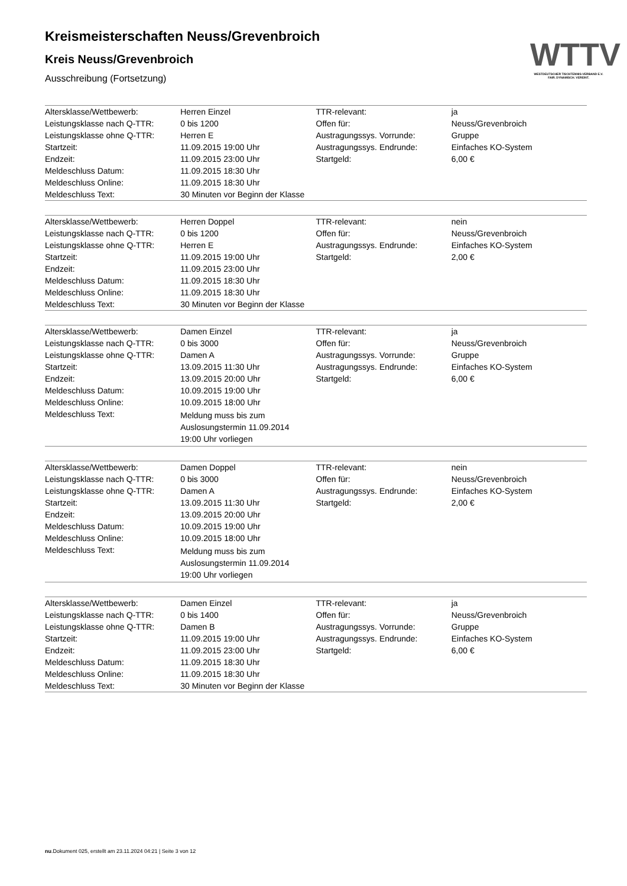WTTV
WESTDEUTSCHER TISCHTENNIS-VERBAND E.V.
FAIR. DYNAMISCH. VEREINT.
Kreismeisterschaften Neuss/Grevenbroich
Kreis Neuss/Grevenbroich
Ausschreibung (Fortsetzung)
| Altersklasse/Wettbewerb: | Herren Einzel | TTR-relevant: | ja |
| Leistungsklasse nach Q-TTR: | 0 bis 1200 | Offen für: | Neuss/Grevenbroich |
| Leistungsklasse ohne Q-TTR: | Herren E | Austragungssys. Vorrunde: | Gruppe |
| Startzeit: | 11.09.2015 19:00 Uhr | Austragungssys. Endrunde: | Einfaches KO-System |
| Endzeit: | 11.09.2015 23:00 Uhr | Startgeld: | 6,00 € |
| Meldeschluss Datum: | 11.09.2015 18:30 Uhr | | |
| Meldeschluss Online: | 11.09.2015 18:30 Uhr | | |
| Meldeschluss Text: | 30 Minuten vor Beginn der Klasse | | |
| Altersklasse/Wettbewerb: | Herren Doppel | TTR-relevant: | nein |
| Leistungsklasse nach Q-TTR: | 0 bis 1200 | Offen für: | Neuss/Grevenbroich |
| Leistungsklasse ohne Q-TTR: | Herren E | Austragungssys. Endrunde: | Einfaches KO-System |
| Startzeit: | 11.09.2015 19:00 Uhr | Startgeld: | 2,00 € |
| Endzeit: | 11.09.2015 23:00 Uhr | | |
| Meldeschluss Datum: | 11.09.2015 18:30 Uhr | | |
| Meldeschluss Online: | 11.09.2015 18:30 Uhr | | |
| Meldeschluss Text: | 30 Minuten vor Beginn der Klasse | | |
| Altersklasse/Wettbewerb: | Damen Einzel | TTR-relevant: | ja |
| Leistungsklasse nach Q-TTR: | 0 bis 3000 | Offen für: | Neuss/Grevenbroich |
| Leistungsklasse ohne Q-TTR: | Damen A | Austragungssys. Vorrunde: | Gruppe |
| Startzeit: | 13.09.2015 11:30 Uhr | Austragungssys. Endrunde: | Einfaches KO-System |
| Endzeit: | 13.09.2015 20:00 Uhr | Startgeld: | 6,00 € |
| Meldeschluss Datum: | 10.09.2015 19:00 Uhr | | |
| Meldeschluss Online: | 10.09.2015 18:00 Uhr | | |
| Meldeschluss Text: | Meldung muss bis zum Auslosungstermin 11.09.2014 19:00 Uhr vorliegen | | |
| Altersklasse/Wettbewerb: | Damen Doppel | TTR-relevant: | nein |
| Leistungsklasse nach Q-TTR: | 0 bis 3000 | Offen für: | Neuss/Grevenbroich |
| Leistungsklasse ohne Q-TTR: | Damen A | Austragungssys. Endrunde: | Einfaches KO-System |
| Startzeit: | 13.09.2015 11:30 Uhr | Startgeld: | 2,00 € |
| Endzeit: | 13.09.2015 20:00 Uhr | | |
| Meldeschluss Datum: | 10.09.2015 19:00 Uhr | | |
| Meldeschluss Online: | 10.09.2015 18:00 Uhr | | |
| Meldeschluss Text: | Meldung muss bis zum Auslosungstermin 11.09.2014 19:00 Uhr vorliegen | | |
| Altersklasse/Wettbewerb: | Damen Einzel | TTR-relevant: | ja |
| Leistungsklasse nach Q-TTR: | 0 bis 1400 | Offen für: | Neuss/Grevenbroich |
| Leistungsklasse ohne Q-TTR: | Damen B | Austragungssys. Vorrunde: | Gruppe |
| Startzeit: | 11.09.2015 19:00 Uhr | Austragungssys. Endrunde: | Einfaches KO-System |
| Endzeit: | 11.09.2015 23:00 Uhr | Startgeld: | 6,00 € |
| Meldeschluss Datum: | 11.09.2015 18:30 Uhr | | |
| Meldeschluss Online: | 11.09.2015 18:30 Uhr | | |
| Meldeschluss Text: | 30 Minuten vor Beginn der Klasse | | |
nu.Dokument 025, erstellt am 23.11.2024 04:21 | Seite 3 von 12